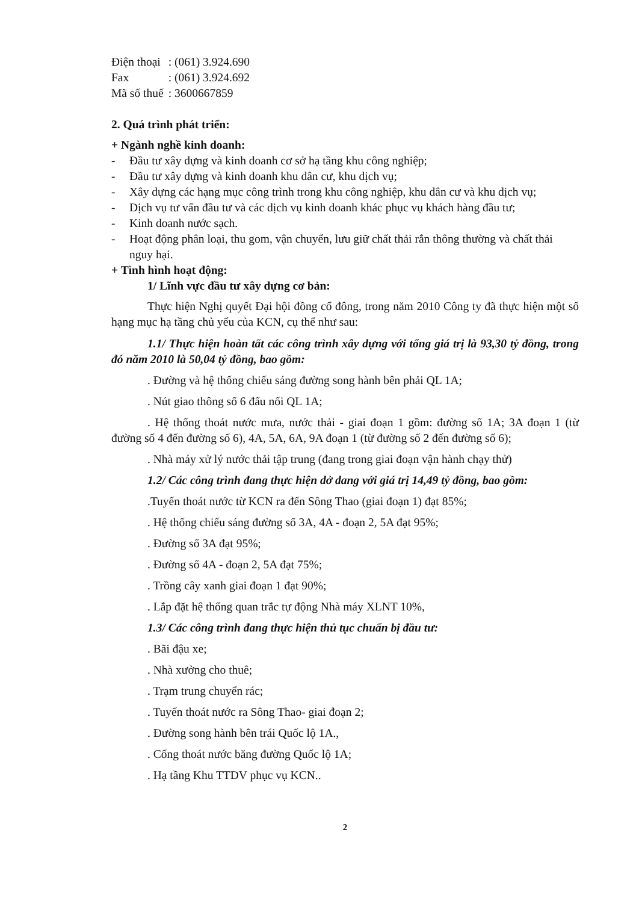| Điện thoại | : (061) 3.924.690 |
| Fax | : (061) 3.924.692 |
| Mã số thuế | : 3600667859 |
2. Quá trình phát triển:
+ Ngành nghề kinh doanh:
- Đầu tư xây dựng và kinh doanh cơ sở hạ tầng khu công nghiệp;
- Đầu tư xây dựng và kinh doanh khu dân cư, khu dịch vụ;
- Xây dựng các hạng mục công trình trong khu công nghiệp, khu dân cư và khu dịch vụ;
- Dịch vụ tư vấn đầu tư và các dịch vụ kinh doanh khác phục vụ khách hàng đầu tư;
- Kinh doanh nước sạch.
- Hoạt động phân loại, thu gom, vận chuyển, lưu giữ chất thải rắn thông thường và chất thải nguy hại.
+ Tình hình hoạt động:
1/ Lĩnh vực đầu tư xây dựng cơ bản:
Thực hiện Nghị quyết Đại hội đồng cổ đông, trong năm 2010 Công ty đã thực hiện một số hạng mục hạ tầng chủ yếu của KCN, cụ thể như sau:
1.1/ Thực hiện hoàn tất các công trình xây dựng với tổng giá trị là 93,30 tỷ đồng, trong đó năm 2010 là 50,04 tỷ đồng, bao gồm:
. Đường và hệ thống chiếu sáng đường song hành bên phải QL 1A;
. Nút giao thông số 6 đấu nối QL 1A;
. Hệ thống thoát nước mưa, nước thải - giai đoạn 1 gồm: đường số 1A; 3A đoạn 1 (từ đường số 4 đến đường số 6), 4A, 5A, 6A, 9A đoạn 1 (từ đường số 2 đến đường số 6);
. Nhà máy xử lý nước thải tập trung (đang trong giai đoạn vận hành chạy thử)
1.2/ Các công trình đang thực hiện dở dang với giá trị 14,49 tỷ đồng, bao gồm:
.Tuyến thoát nước từ KCN ra đến Sông Thao (giai đoạn 1) đạt 85%;
. Hệ thống chiếu sáng đường số 3A, 4A - đoạn 2, 5A đạt 95%;
. Đường số 3A đạt 95%;
. Đường số 4A - đoạn 2, 5A đạt 75%;
. Trồng cây xanh giai đoạn 1 đạt 90%;
. Lắp đặt hệ thống quan trắc tự động Nhà máy XLNT 10%,
1.3/ Các công trình đang thực hiện thủ tục chuẩn bị đầu tư:
. Bãi đậu xe;
. Nhà xưởng cho thuê;
. Trạm trung chuyển rác;
. Tuyến thoát nước ra Sông Thao- giai đoạn 2;
. Đường song hành bên trái Quốc lộ 1A.,
. Cống thoát nước băng đường Quốc lộ 1A;
. Hạ tầng Khu TTDV phục vụ KCN..
2